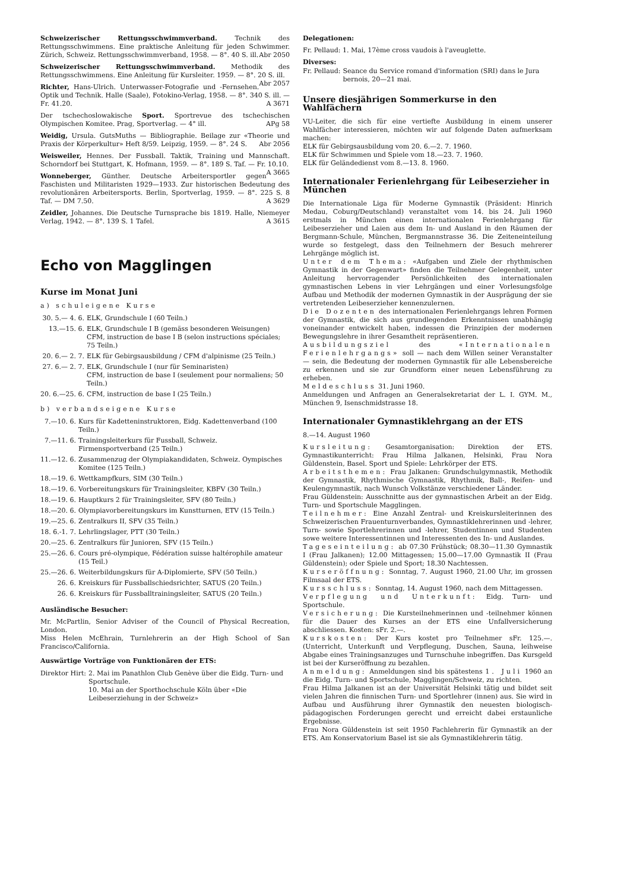Schweizerischer Rettungsschwimmverband. Technik des Rettungsschwimmens. Eine praktische Anleitung für jeden Schwimmer. Zürich, Schweiz. Rettungsschwimmverband, 1958. — 8°. 40 S. ill. Abr 2050
Schweizerischer Rettungsschwimmverband. Methodik des Rettungsschwimmens. Eine Anleitung für Kursleiter. 1959. — 8°. 20 S. ill. Abr 2057
Richter, Hans-Ulrich. Unterwasser-Fotografie und -Fernsehen. Optik und Technik. Halle (Saale), Fotokino-Verlag, 1958. — 8°. 340 S. ill. — Fr. 41.20. A 3671
Der tschechoslowakische Sport. Sportrevue des tschechischen Olympischen Komitee. Prag, Sportverlag. — 4° ill. APg 58
Weidig, Ursula. GutsMuths — Bibliographie. Beilage zur «Theorie und Praxis der Körperkultur» Heft 8/59. Leipzig, 1959. — 8°. 24 S. Abr 2056
Weisweiler, Hennes. Der Fussball. Taktik, Training und Mannschaft. Schorndorf bei Stuttgart, K. Hofmann, 1959. — 8°. 189 S. Taf. — Fr. 10.10. A 3665
Wonneberger, Günther. Deutsche Arbeitersportler gegen Faschisten und Militaristen 1929—1933. Zur historischen Bedeutung des revolutionären Arbeitersports. Berlin, Sportverlag, 1959. — 8°. 225 S. 8 Taf. — DM 7.50. A 3629
Zeidler, Johannes. Die Deutsche Turnsprache bis 1819. Halle, Niemeyer Verlag, 1942. — 8°. 139 S. 1 Tafel. A 3615
Echo von Magglingen
Kurse im Monat Juni
a) schuleigene Kurse
| 30. 5.— 4. 6. | ELK, Grundschule I (60 Teiln.) |
| 13.—15. 6. | ELK, Grundschule I B (gemäss besonderen Weisungen) CFM, instruction de base I B (selon instructions spéciales; 75 Teiln.) |
| 20. 6.— 2. 7. | ELK für Gebirgsausbildung / CFM d'alpinisme (25 Teiln.) |
| 27. 6.— 2. 7. | ELK, Grundschule I (nur für Seminaristen) CFM, instruction de base I (seulement pour normaliens; 50 Teiln.) |
| 20. 6.—25. 6. | CFM, instruction de base I (25 Teiln.) |
b) verbandseigene Kurse
| 7.—10. 6. | Kurs für Kadetteninstruktoren, Eidg. Kadettenverband (100 Teiln.) |
| 7.—11. 6. | Trainingsleiterkurs für Fussball, Schweiz. Firmensportverband (25 Teiln.) |
| 11.—12. 6. | Zusammenzug der Olympiakandidaten, Schweiz. Oympisches Komitee (125 Teiln.) |
| 18.—19. 6. | Wettkampfkurs, SIM (30 Teiln.) |
| 18.—19. 6. | Vorbereitungskurs für Trainingsleiter, KBFV (30 Teiln.) |
| 18.—19. 6. | Hauptkurs 2 für Trainingsleiter, SFV (80 Teiln.) |
| 18.—20. 6. | Olympiavorbereitungskurs im Kunstturnen, ETV (15 Teiln.) |
| 19.—25. 6. | Zentralkurs II, SFV (35 Teiln.) |
| 18. 6.-1. 7. | Lehrlingslager, PTT (30 Teiln.) |
| 20.—25. 6. | Zentralkurs für Junioren, SFV (15 Teiln.) |
| 25.—26. 6. | Cours pré-olympique, Fédération suisse haltérophile amateur (15 Teil.) |
| 25.—26. 6. | Weiterbildungskurs für A-Diplomierte, SFV (50 Teiln.) |
| 26. 6. | Kreiskurs für Fussballschiedsrichter, SATUS (20 Teiln.) |
| 26. 6. | Kreiskurs für Fussballtrainingsleiter, SATUS (20 Teiln.) |
Ausländische Besucher:
Mr. McPartlin, Senior Adviser of the Council of Physical Recreation, London.
Miss Helen McEhrain, Turnlehrerin an der High School of San Francisco/California.
Auswärtige Vorträge von Funktionären der ETS:
| Direktor Hirt: | 2. Mai im Panathlon Club Genève über die Eidg. Turn- und Sportschule. 10. Mai an der Sporthochschule Köln über «Die Leibeserziehung in der Schweiz» |
Delegationen:
Fr. Pellaud: 1. Mai, 17ème cross vaudois à l'aveuglette.
Diverses:
| Fr. Pellaud: | Seance du Service romand d'information (SRI) dans le Jura bernois, 20—21 mai. |
Unsere diesjährigen Sommerkurse in den Wahlfächern
VU-Leiter, die sich für eine vertiefte Ausbildung in einem unserer Wahlfächer interessieren, möchten wir auf folgende Daten aufmerksam machen:
ELK für Gebirgsausbildung vom 20. 6.—2. 7. 1960.
ELK für Schwimmen und Spiele vom 18.—23. 7. 1960.
ELK für Geländedienst vom 8.—13. 8. 1960.
Internationaler Ferienlehrgang für Leibeserzieher in München
Die Internationale Liga für Moderne Gymnastik (Präsident: Hinrich Medau, Coburg/Deutschland) veranstaltet vom 14. bis 24. Juli 1960 erstmals in München einen internationalen Ferienlehrgang für Leibeserzieher und Laien aus dem In- und Ausland in den Räumen der Bergmann-Schule, München, Bergmannstrasse 36. Die Zeiteneinteilung wurde so festgelegt, dass den Teilnehmern der Besuch mehrerer Lehrgänge möglich ist.
Unter dem Thema: «Aufgaben und Ziele der rhythmischen Gymnastik in der Gegenwart» finden die Teilnehmer Gelegenheit, unter Anleitung hervorragender Persönlichkeiten des internationalen gymnastischen Lebens in vier Lehrgängen und einer Vorlesungsfolge Aufbau und Methodik der modernen Gymnastik in der Ausprägung der sie vertretenden Leibeserzieher kennenzulernen.
Die Dozenten des internationalen Ferienlehrgangs lehren Formen der Gymnastik, die sich aus grundlegenden Erkenntnissen unabhängig voneinander entwickelt haben, indessen die Prinzipien der modernen Bewegungslehre in ihrer Gesamtheit repräsentieren.
Ausbildungsziel des «Internationalen Ferienlehrgangs» soll — nach dem Willen seiner Veranstalter — sein, die Bedeutung der modernen Gymnastik für alle Lebensbereiche zu erkennen und sie zur Grundform einer neuen Lebensführung zu erheben.
Meldeschluss 31. Juni 1960.
Anmeldungen und Anfragen an Generalsekretariat der L. I. GYM. M., München 9, Isenschmidstrasse 18.
Internationaler Gymnastiklehrgang an der ETS
8.—14. August 1960
Kursleitung: Gesamtorganisation: Direktion der ETS. Gymnastikunterricht: Frau Hilma Jalkanen, Helsinki, Frau Nora Güldenstein, Basel. Sport und Spiele: Lehrkörper der ETS.
Arbeitsthemen: Frau Jalkanen: Grundschulgymnastik, Methodik der Gymnastik, Rhythmische Gymnastik, Rhythmik, Ball-, Reifen- und Keulengymnastik, nach Wunsch Volkstänze verschiedener Länder.
Frau Güldenstein: Ausschnitte aus der gymnastischen Arbeit an der Eidg. Turn- und Sportschule Magglingen.
Teilnehmer: Eine Anzahl Zentral- und Kreiskursleiterinnen des Schweizerischen Frauenturnverbandes, Gymnastiklehrerinnen und -lehrer, Turn- sowie Sportlehrerinnen und -lehrer, Studentinnen und Studenten sowe weitere Interessentinnen und Interessenten des In- und Auslandes.
Tageseinteilung: ab 07.30 Frühstück; 08.30—11.30 Gymnastik I (Frau Jalkanen); 12.00 Mittagessen; 15.00—17.00 Gymnastik II (Frau Güldenstein); oder Spiele und Sport; 18.30 Nachtessen.
Kurseröffnung: Sonntag, 7. August 1960, 21.00 Uhr, im grossen Filmsaal der ETS.
Kursschluss: Sonntag, 14. August 1960, nach dem Mittagessen.
Verpflegung und Unterkunft: Eidg. Turn- und Sportschule.
Versicherung: Die Kursteilnehmerinnen und -teilnehmer können für die Dauer des Kurses an der ETS eine Unfallversicherung abschliessen. Kosten: sFr. 2.—.
Kurskosten: Der Kurs kostet pro Teilnehmer sFr. 125.—. (Unterricht, Unterkunft und Verpflegung, Duschen, Sauna, leihweise Abgabe eines Trainingsanzuges und Turnschuhe inbegriffen. Das Kursgeld ist bei der Kurseröffnung zu bezahlen.
Anmeldung: Anmeldungen sind bis spätestens 1. Juli 1960 an die Eidg. Turn- und Sportschule, Magglingen/Schweiz, zu richten.
Frau Hilma Jalkanen ist an der Universität Helsinki tätig und bildet seit vielen Jahren die finnischen Turn- und Sportlehrer (innen) aus. Sie wird in Aufbau und Ausführung ihrer Gymnastik den neuesten biologisch-pädagogischen Forderungen gerecht und erreicht dabei erstaunliche Ergebnisse.
Frau Nora Güldenstein ist seit 1950 Fachlehrerin für Gymnastik an der ETS. Am Konservatorium Basel ist sie als Gymnastiklehrerin tätig.